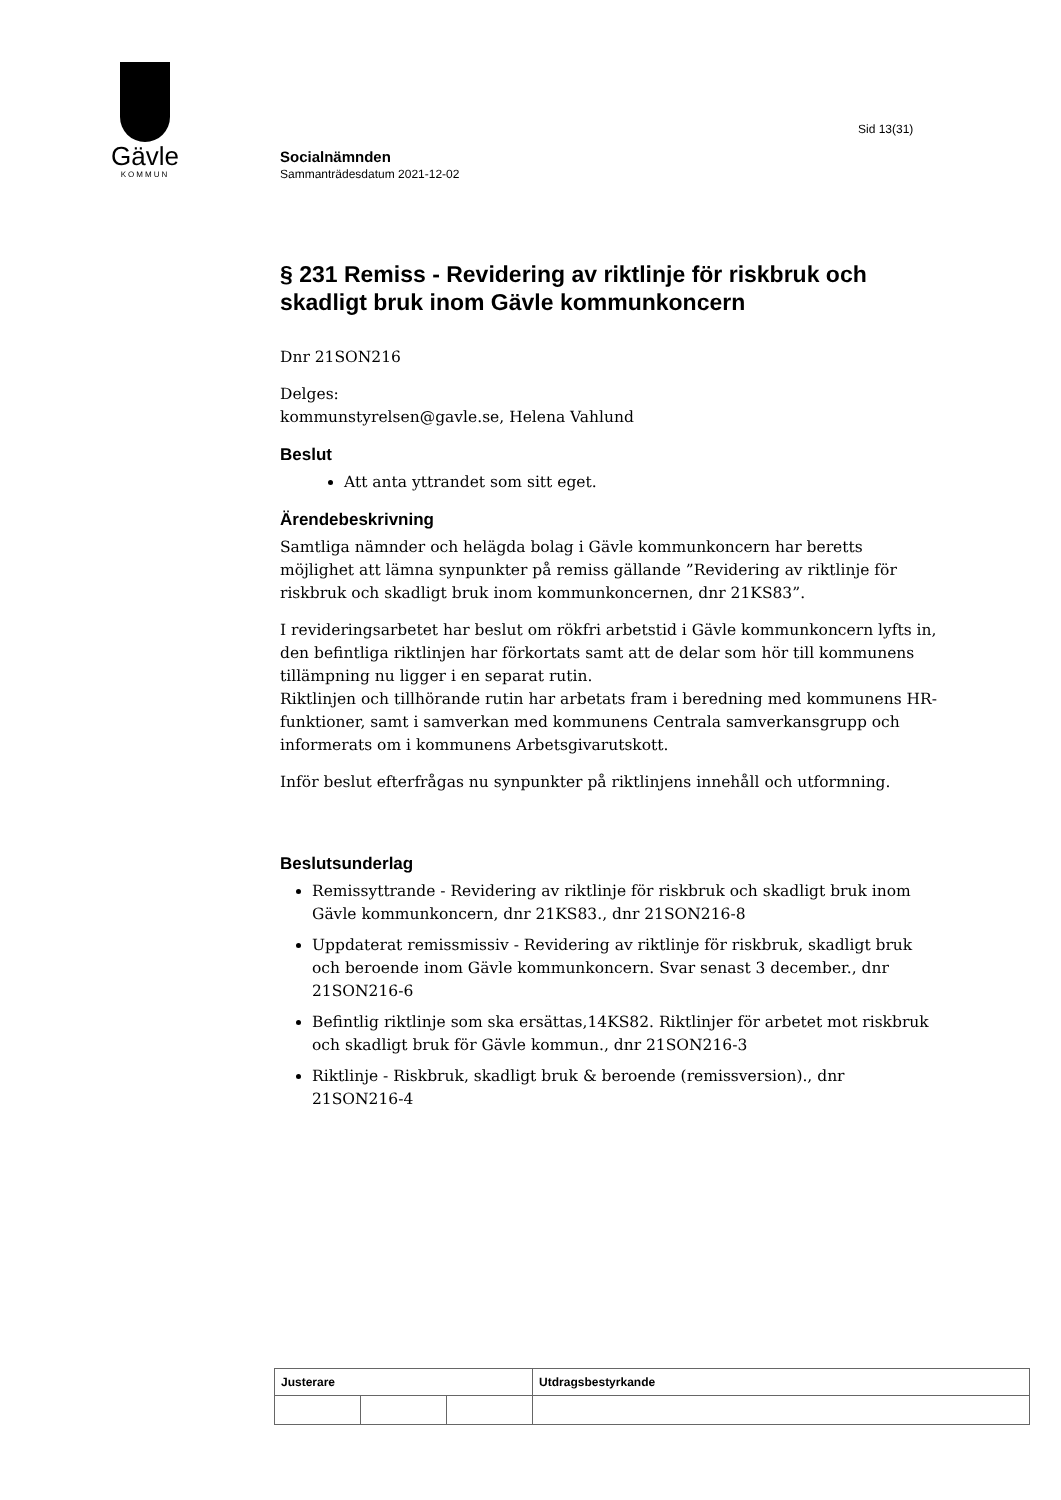Gävle
KOMMUN
Sid 13(31)
Socialnämnden
Sammanträdesdatum 2021-12-02
§ 231 Remiss - Revidering av riktlinje för riskbruk och skadligt bruk inom Gävle kommunkoncern
Dnr 21SON216
Delges:
kommunstyrelsen@gavle.se, Helena Vahlund
Beslut
Att anta yttrandet som sitt eget.
Ärendebeskrivning
Samtliga nämnder och helägda bolag i Gävle kommunkoncern har beretts möjlighet att lämna synpunkter på remiss gällande ”Revidering av riktlinje för riskbruk och skadligt bruk inom kommunkoncernen, dnr 21KS83”.
I revideringsarbetet har beslut om rökfri arbetstid i Gävle kommunkoncern lyfts in, den befintliga riktlinjen har förkortats samt att de delar som hör till kommunens tillämpning nu ligger i en separat rutin.
Riktlinjen och tillhörande rutin har arbetats fram i beredning med kommunens HR-funktioner, samt i samverkan med kommunens Centrala samverkansgrupp och informerats om i kommunens Arbetsgivarutskott.
Inför beslut efterfrågas nu synpunkter på riktlinjens innehåll och utformning.
Beslutsunderlag
Remissyttrande - Revidering av riktlinje för riskbruk och skadligt bruk inom Gävle kommunkoncern, dnr 21KS83., dnr 21SON216-8
Uppdaterat remissmissiv - Revidering av riktlinje för riskbruk, skadligt bruk och beroende inom Gävle kommunkoncern. Svar senast 3 december., dnr 21SON216-6
Befintlig riktlinje som ska ersättas,14KS82. Riktlinjer för arbetet mot riskbruk och skadligt bruk för Gävle kommun., dnr 21SON216-3
Riktlinje - Riskbruk, skadligt bruk & beroende (remissversion)., dnr 21SON216-4
| Justerare | | | Utdragsbestyrkande |
| --- | --- | --- | --- |